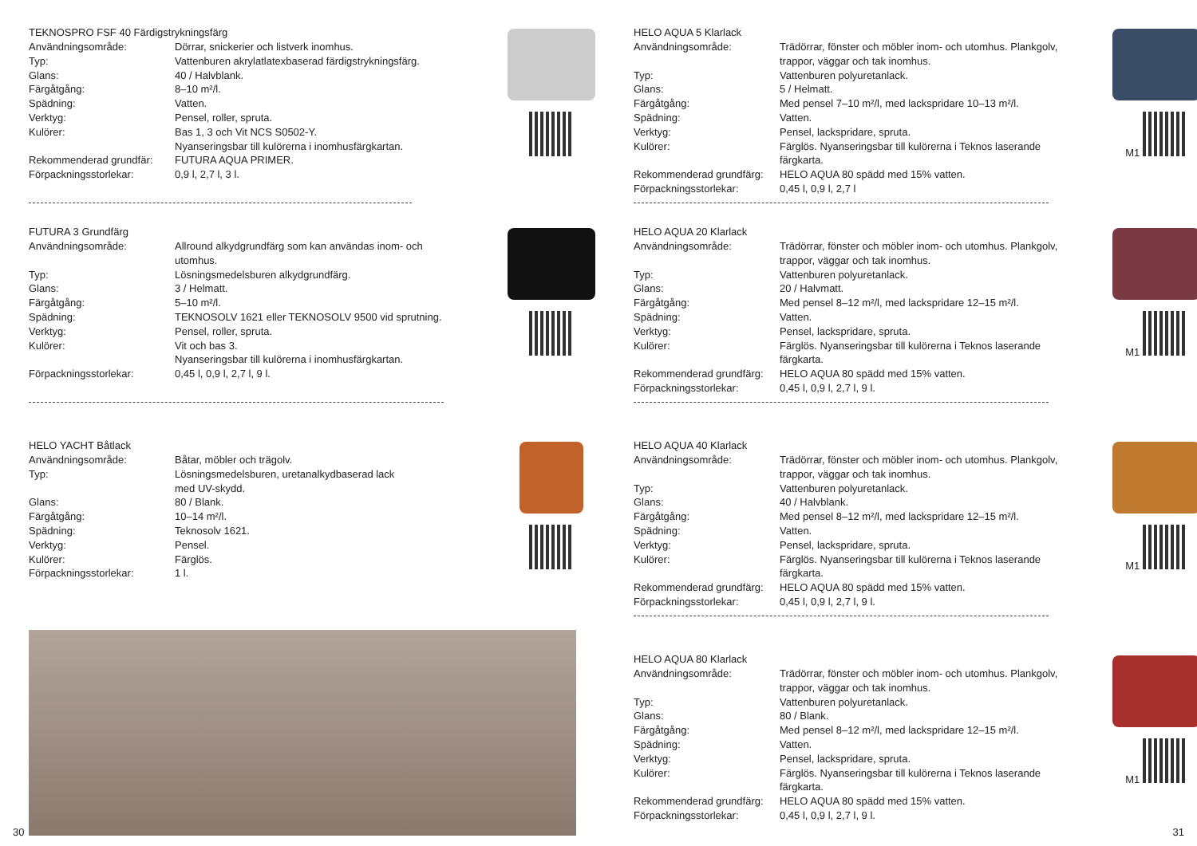TEKNOSPRO FSF 40 Färdigstrykningsfärg
| Användningsområde: | Dörrar, snickerier och listverk inomhus. |
| Typ: | Vattenburen akrylatlatexbaserad färdigstrykningsfärg. |
| Glans: | 40 / Halvblank. |
| Färgåtgång: | 8–10 m²/l. |
| Spädning: | Vatten. |
| Verktyg: | Pensel, roller, spruta. |
| Kulörer: | Bas 1, 3 och Vit NCS S0502-Y. Nyanseringsbar till kulörerna i inomhusfärgkartan. |
| Rekommenderad grundfär: | FUTURA AQUA PRIMER. |
| Förpackningsstorlekar: | 0,9 l, 2,7 l, 3 l. |
FUTURA 3 Grundfärg
| Användningsområde: | Allround alkydgrundfärg som kan användas inom- och utomhus. |
| Typ: | Lösningsmedelsburen alkydgrundfärg. |
| Glans: | 3 / Helmatt. |
| Färgåtgång: | 5–10 m²/l. |
| Spädning: | TEKNOSOLV 1621 eller TEKNOSOLV 9500 vid sprutning. |
| Verktyg: | Pensel, roller, spruta. |
| Kulörer: | Vit och bas 3. Nyanseringsbar till kulörerna i inomhusfärgkartan. |
| Förpackningsstorlekar: | 0,45 l, 0,9 l, 2,7 l, 9 l. |
HELO YACHT Båtlack
| Användningsområde: | Båtar, möbler och trägolv. |
| Typ: | Lösningsmedelsburen, uretanalkydbaserad lack med UV-skydd. |
| Glans: | 80 / Blank. |
| Färgåtgång: | 10–14 m²/l. |
| Spädning: | Teknosolv 1621. |
| Verktyg: | Pensel. |
| Kulörer: | Färglös. |
| Förpackningsstorlekar: | 1 l. |
HELO AQUA 5 Klarlack
| Användningsområde: | Trädörrar, fönster och möbler inom- och utomhus. Plankgolv, trappor, väggar och tak inomhus. |
| Typ: | Vattenburen polyuretanlack. |
| Glans: | 5 / Helmatt. |
| Färgåtgång: | Med pensel 7–10 m²/l, med lackspridare 10–13 m²/l. |
| Spädning: | Vatten. |
| Verktyg: | Pensel, lackspridare, spruta. |
| Kulörer: | Färglös. Nyanseringsbar till kulörerna i Teknos laserande färgkarta. |
| Rekommenderad grundfärg: | HELO AQUA 80 spädd med 15% vatten. |
| Förpackningsstorlekar: | 0,45 l, 0,9 l, 2,7 l |
M1
HELO AQUA 20 Klarlack
| Användningsområde: | Trädörrar, fönster och möbler inom- och utomhus. Plankgolv, trappor, väggar och tak inomhus. |
| Typ: | Vattenburen polyuretanlack. |
| Glans: | 20 / Halvmatt. |
| Färgåtgång: | Med pensel 8–12 m²/l, med lackspridare 12–15 m²/l. |
| Spädning: | Vatten. |
| Verktyg: | Pensel, lackspridare, spruta. |
| Kulörer: | Färglös. Nyanseringsbar till kulörerna i Teknos laserande färgkarta. |
| Rekommenderad grundfärg: | HELO AQUA 80 spädd med 15% vatten. |
| Förpackningsstorlekar: | 0,45 l, 0,9 l, 2,7 l, 9 l. |
M1
HELO AQUA 40 Klarlack
| Användningsområde: | Trädörrar, fönster och möbler inom- och utomhus. Plankgolv, trappor, väggar och tak inomhus. |
| Typ: | Vattenburen polyuretanlack. |
| Glans: | 40 / Halvblank. |
| Färgåtgång: | Med pensel 8–12 m²/l, med lackspridare 12–15 m²/l. |
| Spädning: | Vatten. |
| Verktyg: | Pensel, lackspridare, spruta. |
| Kulörer: | Färglös. Nyanseringsbar till kulörerna i Teknos laserande färgkarta. |
| Rekommenderad grundfärg: | HELO AQUA 80 spädd med 15% vatten. |
| Förpackningsstorlekar: | 0,45 l, 0,9 l, 2,7 l, 9 l. |
M1
HELO AQUA 80 Klarlack
| Användningsområde: | Trädörrar, fönster och möbler inom- och utomhus. Plankgolv, trappor, väggar och tak inomhus. |
| Typ: | Vattenburen polyuretanlack. |
| Glans: | 80 / Blank. |
| Färgåtgång: | Med pensel 8–12 m²/l, med lackspridare 12–15 m²/l. |
| Spädning: | Vatten. |
| Verktyg: | Pensel, lackspridare, spruta. |
| Kulörer: | Färglös. Nyanseringsbar till kulörerna i Teknos laserande färgkarta. |
| Rekommenderad grundfärg: | HELO AQUA 80 spädd med 15% vatten. |
| Förpackningsstorlekar: | 0,45 l, 0,9 l, 2,7 l, 9 l. |
M1
30 31